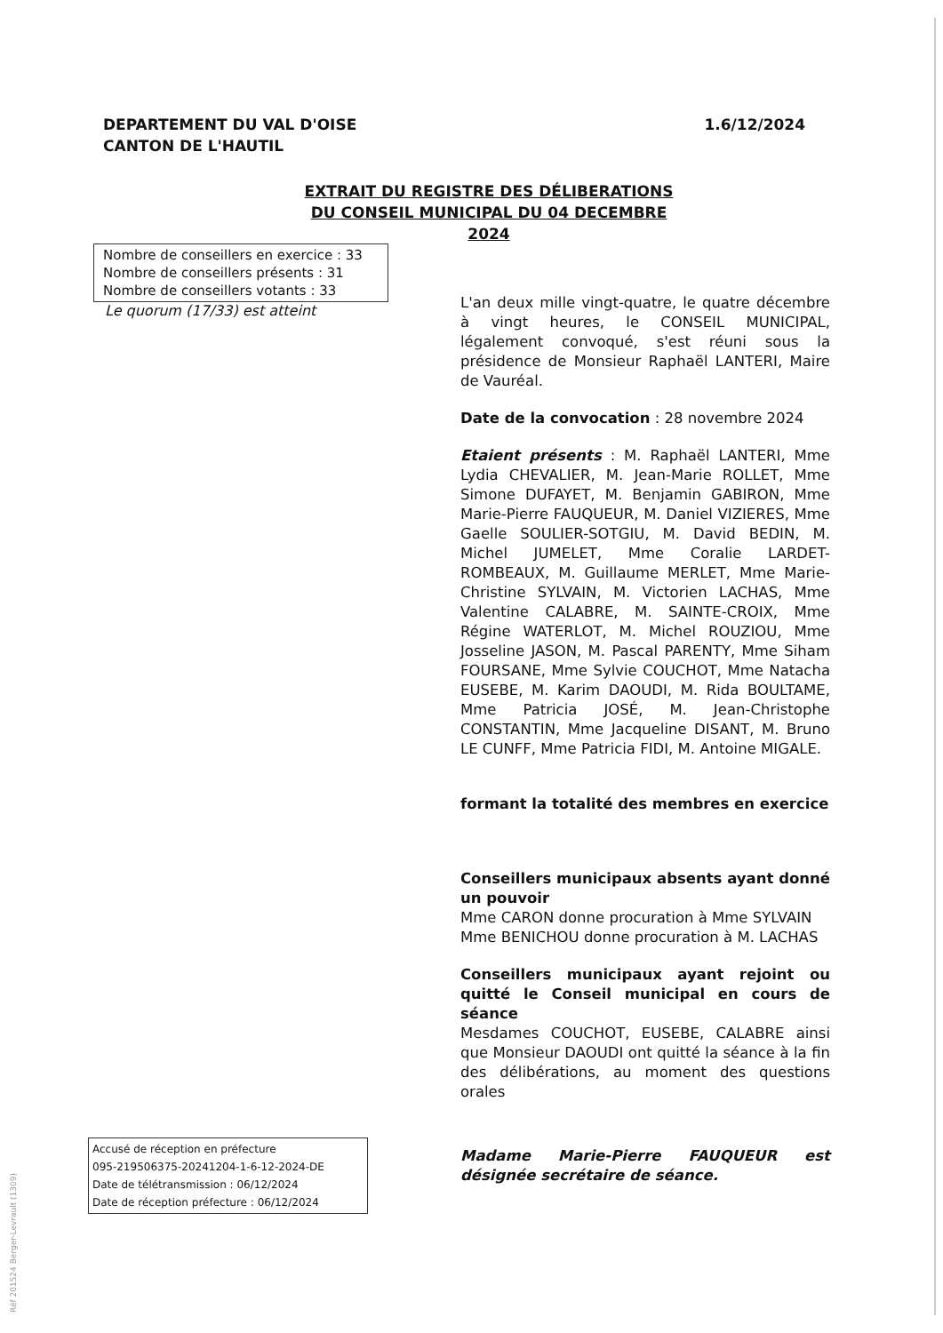DEPARTEMENT DU VAL D'OISE
CANTON DE L'HAUTIL
1.6/12/2024
EXTRAIT DU REGISTRE DES DÉLIBERATIONS DU CONSEIL MUNICIPAL DU 04 DECEMBRE 2024
Nombre de conseillers en exercice : 33
Nombre de conseillers présents : 31
Nombre de conseillers votants : 33
Le quorum (17/33) est atteint
L'an deux mille vingt-quatre, le quatre décembre à vingt heures, le CONSEIL MUNICIPAL, légalement convoqué, s'est réuni sous la présidence de Monsieur Raphaël LANTERI, Maire de Vauréal.
Date de la convocation : 28 novembre 2024
Etaient présents : M. Raphaël LANTERI, Mme Lydia CHEVALIER, M. Jean-Marie ROLLET, Mme Simone DUFAYET, M. Benjamin GABIRON, Mme Marie-Pierre FAUQUEUR, M. Daniel VIZIERES, Mme Gaelle SOULIER-SOTGIU, M. David BEDIN, M. Michel JUMELET, Mme Coralie LARDET-ROMBEAUX, M. Guillaume MERLET, Mme Marie-Christine SYLVAIN, M. Victorien LACHAS, Mme Valentine CALABRE, M. SAINTE-CROIX, Mme Régine WATERLOT, M. Michel ROUZIOU, Mme Josseline JASON, M. Pascal PARENTY, Mme Siham FOURSANE, Mme Sylvie COUCHOT, Mme Natacha EUSEBE, M. Karim DAOUDI, M. Rida BOULTAME, Mme Patricia JOSÉ, M. Jean-Christophe CONSTANTIN, Mme Jacqueline DISANT, M. Bruno LE CUNFF, Mme Patricia FIDI, M. Antoine MIGALE.
formant la totalité des membres en exercice
Conseillers municipaux absents ayant donné un pouvoir
Mme CARON donne procuration à Mme SYLVAIN
Mme BENICHOU donne procuration à M. LACHAS
Conseillers municipaux ayant rejoint ou quitté le Conseil municipal en cours de séance
Mesdames COUCHOT, EUSEBE, CALABRE ainsi que Monsieur DAOUDI ont quitté la séance à la fin des délibérations, au moment des questions orales
Madame Marie-Pierre FAUQUEUR est désignée secrétaire de séance.
Accusé de réception en préfecture
095-219506375-20241204-1-6-12-2024-DE
Date de télétransmission : 06/12/2024
Date de réception préfecture : 06/12/2024
Réf 201524 Berger-Levrault (1309)